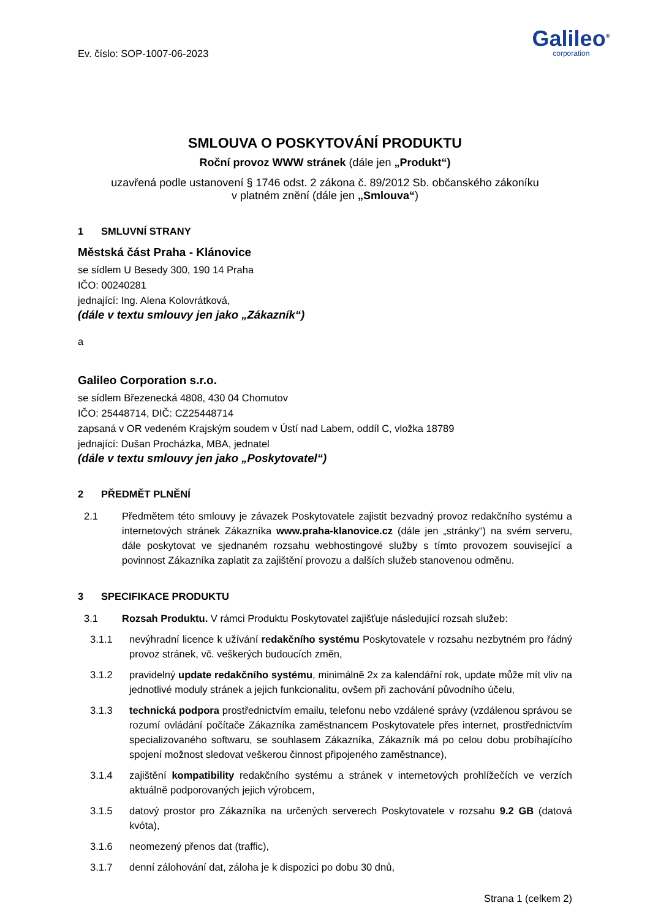Ev. číslo: SOP-1007-06-2023
Galileo<sup>®</sup>
corporation
SMLOUVA O POSKYTOVÁNÍ PRODUKTU
Roční provoz WWW stránek (dále jen „Produkt“)
uzavřená podle ustanovení § 1746 odst. 2 zákona č. 89/2012 Sb. občanského zákoníku
v platném znění (dále jen „Smlouva“)
1 SMLUVNÍ STRANY
Městská část Praha - Klánovice
se sídlem U Besedy 300, 190 14 Praha
IČO: 00240281
jednající: Ing. Alena Kolovrátková,
(dále v textu smlouvy jen jako „Zákazník“)
a
Galileo Corporation s.r.o.
se sídlem Březenecká 4808, 430 04 Chomutov
IČO: 25448714, DIČ: CZ25448714
zapsaná v OR vedeném Krajským soudem v Ústí nad Labem, oddíl C, vložka 18789
jednající: Dušan Procházka, MBA, jednatel
(dále v textu smlouvy jen jako „Poskytovatel“)
2 PŘEDMĚT PLNĚNÍ
2.1 Předmětem této smlouvy je závazek Poskytovatele zajistit bezvadný provoz redakčního systému a internetových stránek Zákazníka www.praha-klanovice.cz (dále jen „stránky“) na svém serveru, dále poskytovat ve sjednaném rozsahu webhostingové služby s tímto provozem související a povinnost Zákazníka zaplatit za zajištění provozu a dalších služeb stanovenou odměnu.
3 SPECIFIKACE PRODUKTU
3.1 Rozsah Produktu. V rámci Produktu Poskytovatel zajišťuje následující rozsah služeb:
3.1.1 nevýhradní licence k užívání redakčního systému Poskytovatele v rozsahu nezbytném pro řádný provoz stránek, vč. veškerých budoucích změn,
3.1.2 pravidelný update redakčního systému, minimálně 2x za kalendářní rok, update může mít vliv na jednotlivé moduly stránek a jejich funkcionalitu, ovšem při zachování původního účelu,
3.1.3 technická podpora prostřednictvím emailu, telefonu nebo vzdálené správy (vzdálenou správou se rozumí ovládání počítače Zákazníka zaměstnancem Poskytovatele přes internet, prostřednictvím specializovaného softwaru, se souhlasem Zákazníka, Zákazník má po celou dobu probíhajícího spojení možnost sledovat veškerou činnost připojeného zaměstnance),
3.1.4 zajištění kompatibility redakčního systému a stránek v internetových prohlížečích ve verzích aktuálně podporovaných jejich výrobcem,
3.1.5 datový prostor pro Zákazníka na určených serverech Poskytovatele v rozsahu 9.2 GB (datová kvóta),
3.1.6 neomezený přenos dat (traffic),
3.1.7 denní zálohování dat, záloha je k dispozici po dobu 30 dnů,
Strana 1 (celkem 2)